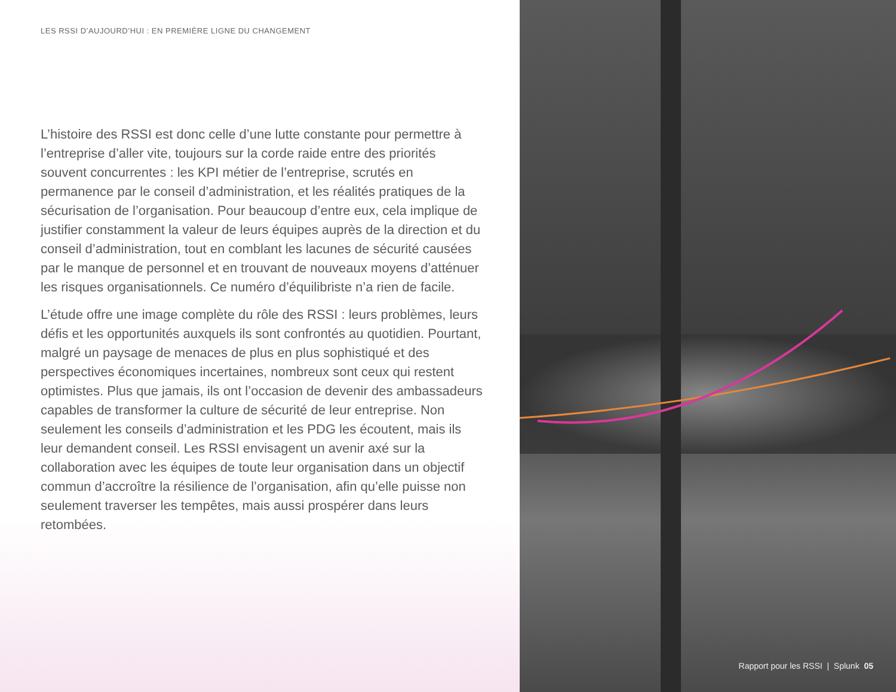LES RSSI D’AUJOURD’HUI : EN PREMIÈRE LIGNE DU CHANGEMENT
L’histoire des RSSI est donc celle d’une lutte constante pour permettre à l’entreprise d’aller vite, toujours sur la corde raide entre des priorités souvent concurrentes : les KPI métier de l’entreprise, scrutés en permanence par le conseil d’administration, et les réalités pratiques de la sécurisation de l’organisation. Pour beaucoup d’entre eux, cela implique de justifier constamment la valeur de leurs équipes auprès de la direction et du conseil d’administration, tout en comblant les lacunes de sécurité causées par le manque de personnel et en trouvant de nouveaux moyens d’atténuer les risques organisationnels. Ce numéro d’équilibriste n’a rien de facile.
L’étude offre une image complète du rôle des RSSI : leurs problèmes, leurs défis et les opportunités auxquels ils sont confrontés au quotidien. Pourtant, malgré un paysage de menaces de plus en plus sophistiqué et des perspectives économiques incertaines, nombreux sont ceux qui restent optimistes. Plus que jamais, ils ont l’occasion de devenir des ambassadeurs capables de transformer la culture de sécurité de leur entreprise. Non seulement les conseils d’administration et les PDG les écoutent, mais ils leur demandent conseil. Les RSSI envisagent un avenir axé sur la collaboration avec les équipes de toute leur organisation dans un objectif commun d’accroître la résilience de l’organisation, afin qu’elle puisse non seulement traverser les tempêtes, mais aussi prospérer dans leurs retombées.
Rapport pour les RSSI | Splunk 05